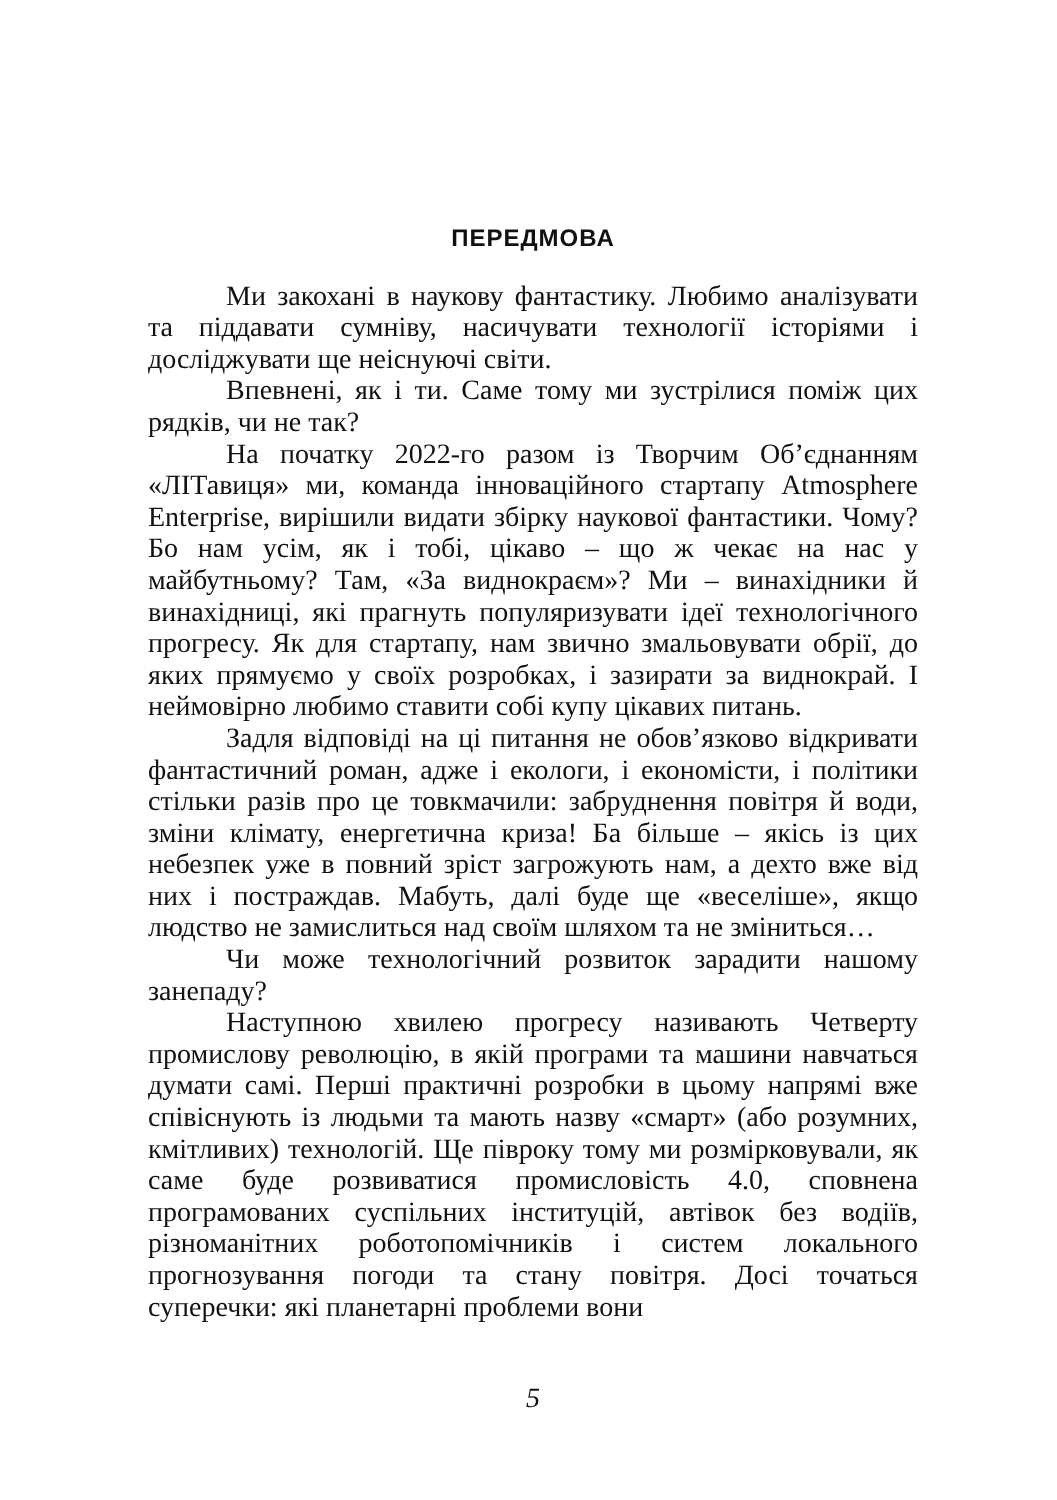ПЕРЕДМОВА
Ми закохані в наукову фантастику. Любимо аналізувати та піддавати сумніву, насичувати технології історіями і досліджувати ще неіснуючі світи.
Впевнені, як і ти. Саме тому ми зустрілися поміж цих рядків, чи не так?
На початку 2022-го разом із Творчим Об’єднанням «ЛІТавиця» ми, команда інноваційного стартапу Atmosphere Enterprise, вирішили видати збірку наукової фантастики. Чому? Бо нам усім, як і тобі, цікаво – що ж чекає на нас у майбутньому? Там, «За виднокраєм»? Ми – винахідники й винахідниці, які прагнуть популяризувати ідеї технологічного прогресу. Як для стартапу, нам звично змальовувати обрії, до яких прямуємо у своїх розробках, і зазирати за виднокрай. І неймовірно любимо ставити собі купу цікавих питань.
Задля відповіді на ці питання не обов’язково відкривати фантастичний роман, адже і екологи, і економісти, і політики стільки разів про це товкмачили: забруднення повітря й води, зміни клімату, енергетична криза! Ба більше – якісь із цих небезпек уже в повний зріст загрожують нам, а дехто вже від них і постраждав. Мабуть, далі буде ще «веселіше», якщо людство не замислиться над своїм шляхом та не зміниться…
Чи може технологічний розвиток зарадити нашому занепаду?
Наступною хвилею прогресу називають Четверту промислову революцію, в якій програми та машини навчаться думати самі. Перші практичні розробки в цьому напрямі вже співіснують із людьми та мають назву «смарт» (або розумних, кмітливих) технологій. Ще півроку тому ми розмірковували, як саме буде розвиватися промисловість 4.0, сповнена програмованих суспільних інституцій, автівок без водіїв, різноманітних роботопомічників і систем локального прогнозування погоди та стану повітря. Досі точаться суперечки: які планетарні проблеми вони
5